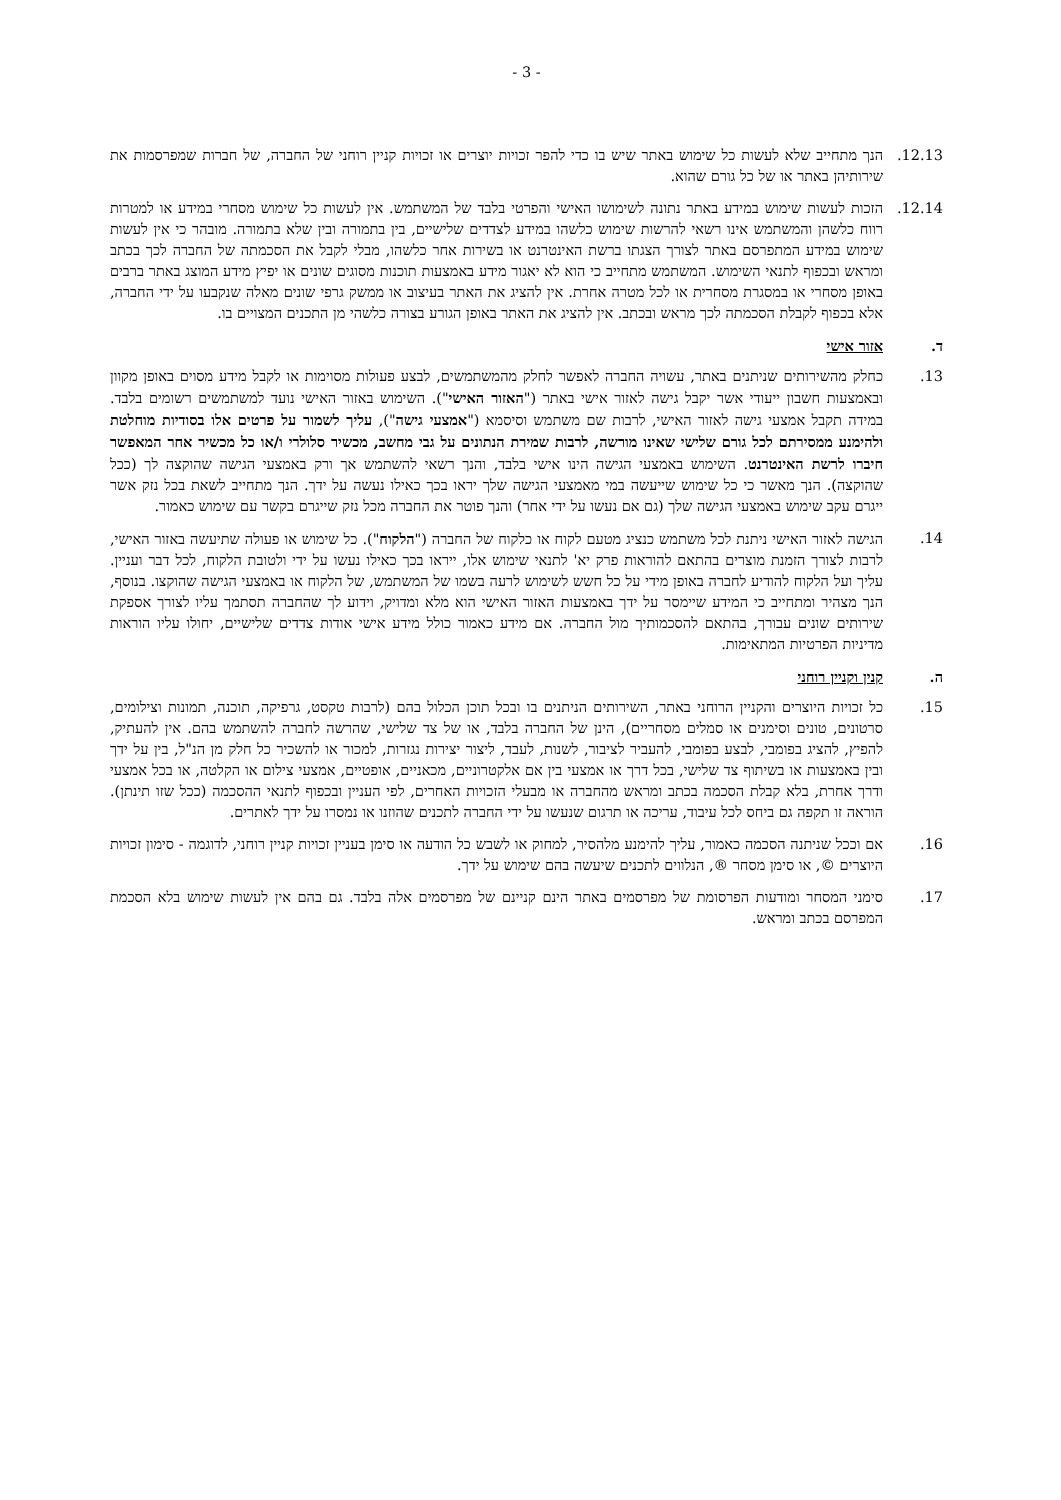- 3 -
12.13. הנך מתחייב שלא לעשות כל שימוש באתר שיש בו כדי להפר זכויות יוצרים או זכויות קניין רוחני של החברה, של חברות שמפרסמות את שירותיהן באתר או של כל גורם שהוא.
12.14. הזכות לעשות שימוש במידע באתר נתונה לשימושו האישי והפרטי בלבד של המשתמש. אין לעשות כל שימוש מסחרי במידע או למטרות רווח כלשהן והמשתמש אינו רשאי להרשות שימוש כלשהו במידע לצדדים שלישיים, בין בתמורה ובין שלא בתמורה. מובהר כי אין לעשות שימוש במידע המתפרסם באתר לצורך הצגתו ברשת האינטרנט או בשירות אחר כלשהו, מבלי לקבל את הסכמתה של החברה לכך בכתב ומראש ובכפוף לתנאי השימוש. המשתמש מתחייב כי הוא לא יאגור מידע באמצעות תוכנות מסוגים שונים או יפיץ מידע המוצג באתר ברבים באופן מסחרי או במסגרת מסחרית או לכל מטרה אחרת. אין להציג את האתר בעיצוב או ממשק גרפי שונים מאלה שנקבעו על ידי החברה, אלא בכפוף לקבלת הסכמתה לכך מראש ובכתב. אין להציג את האתר באופן הגורע בצורה כלשהי מן התכנים המצויים בו.
ד. אזור אישי
13. כחלק מהשירותים שניתנים באתר, עשויה החברה לאפשר לחלק מהמשתמשים, לבצע פעולות מסוימות או לקבל מידע מסוים באופן מקוון ובאמצעות חשבון ייעודי אשר יקבל גישה לאזור אישי באתר ("האזור האישי"). השימוש באזור האישי נועד למשתמשים רשומים בלבד. במידה תקבל אמצעי גישה לאזור האישי, לרבות שם משתמש וסיסמא ("אמצעי גישה"), עליך לשמור על פרטים אלו בסודיות מוחלטת ולהימנע ממסירתם לכל גורם שלישי שאינו מורשה, לרבות שמירת הנתונים על גבי מחשב, מכשיר סלולרי ו/או כל מכשיר אחר המאפשר חיברו לרשת האינטרנט. השימוש באמצעי הגישה הינו אישי בלבד, והנך רשאי להשתמש אך ורק באמצעי הגישה שהוקצה לך (ככל שהוקצה). הנך מאשר כי כל שימוש שייעשה במי מאמצעי הגישה שלך יראו בכך כאילו נעשה על ידך. הנך מתחייב לשאת בכל נזק אשר ייגרם עקב שימוש באמצעי הגישה שלך (גם אם נעשו על ידי אחר) והנך פוטר את החברה מכל נזק שייגרם בקשר עם שימוש כאמור.
14. הגישה לאזור האישי ניתנת לכל משתמש כנציג מטעם לקוח או כלקוח של החברה ("הלקוח"). כל שימוש או פעולה שתיעשה באזור האישי, לרבות לצורך הזמנת מוצרים בהתאם להוראות פרק יא' לתנאי שימוש אלו, ייראו בכך כאילו נעשו על ידי ולטובת הלקוח, לכל דבר ועניין. עליך ועל הלקוח להודיע לחברה באופן מידי על כל חשש לשימוש לרעה בשמו של המשתמש, של הלקוח או באמצעי הגישה שהוקצו. בנוסף, הנך מצהיר ומתחייב כי המידע שיימסר על ידך באמצעות האזור האישי הוא מלא ומדויק, וידוע לך שהחברה תסתמך עליו לצורך אספקת שירותים שונים עבורך, בהתאם להסכמותיך מול החברה. אם מידע כאמור כולל מידע אישי אודות צדדים שלישיים, יחולו עליו הוראות מדיניות הפרטיות המתאימות.
ה. קנין וקניין רוחני
15. כל זכויות היוצרים והקניין הרוחני באתר, השירותים הניתנים בו ובכל תוכן הכלול בהם (לרבות טקסט, גרפיקה, תוכנה, תמונות וצילומים, סרטונים, טונים וסימנים או סמלים מסחריים), הינן של החברה בלבד, או של צד שלישי, שהרשה לחברה להשתמש בהם. אין להעתיק, להפיץ, להציג בפומבי, לבצע בפומבי, להעביר לציבור, לשנות, לעבד, ליצור יצירות נגזרות, למכור או להשכיר כל חלק מן הנ"ל, בין על ידך ובין באמצעות או בשיתוף צד שלישי, בכל דרך או אמצעי בין אם אלקטרוניים, מכאניים, אופטיים, אמצעי צילום או הקלטה, או בכל אמצעי ודרך אחרת, בלא קבלת הסכמה בכתב ומראש מהחברה או מבעלי הזכויות האחרים, לפי העניין ובכפוף לתנאי ההסכמה (ככל שזו תינתן). הוראה זו תקפה גם ביחס לכל עיבוד, עריכה או תרגום שנעשו על ידי החברה לתכנים שהוזנו או נמסרו על ידך לאתרים.
16. אם וככל שניתנה הסכמה כאמור, עליך להימנע מלהסיר, למחוק או לשבש כל הודעה או סימן בעניין זכויות קניין רוחני, לדוגמה - סימון זכויות היוצרים ©, או סימן מסחר ®, הנלווים לתכנים שיעשה בהם שימוש על ידך.
17. סימני המסחר ומודעות הפרסומת של מפרסמים באתר הינם קניינם של מפרסמים אלה בלבד. גם בהם אין לעשות שימוש בלא הסכמת המפרסם בכתב ומראש.